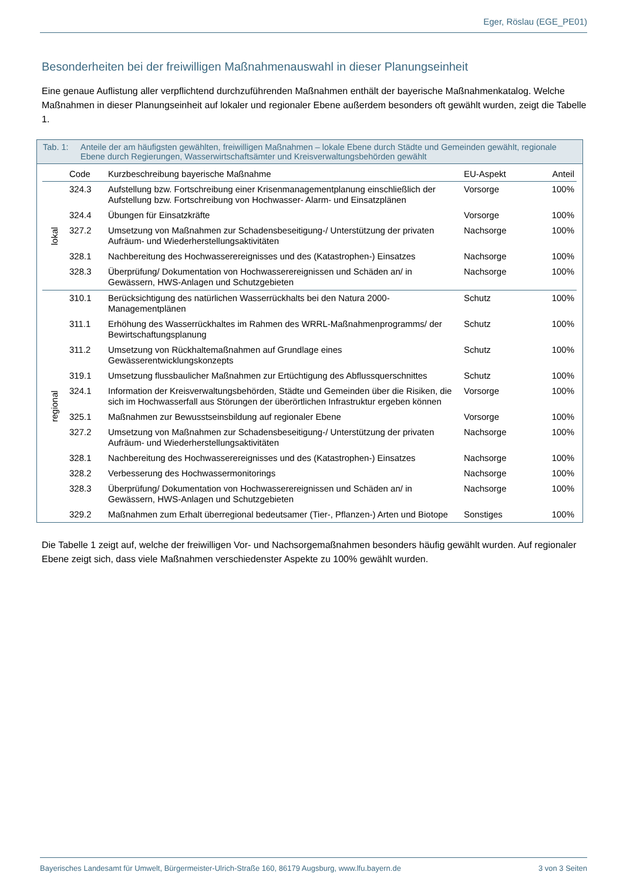Eger, Röslau (EGE_PE01)
Besonderheiten bei der freiwilligen Maßnahmenauswahl in dieser Planungseinheit
Eine genaue Auflistung aller verpflichtend durchzuführenden Maßnahmen enthält der bayerische Maßnahmenkatalog. Welche Maßnahmen in dieser Planungseinheit auf lokaler und regionaler Ebene außerdem besonders oft gewählt wurden, zeigt die Tabelle 1.
Tab. 1: Anteile der am häufigsten gewählten, freiwilligen Maßnahmen – lokale Ebene durch Städte und Gemeinden gewählt, regionale Ebene durch Regierungen, Wasserwirtschaftsämter und Kreisverwaltungsbehörden gewählt
| | Code | Kurzbeschreibung bayerische Maßnahme | EU-Aspekt | Anteil |
| --- | --- | --- | --- | --- |
| lokal | 324.3 | Aufstellung bzw. Fortschreibung einer Krisenmanagementplanung einschließlich der Aufstellung bzw. Fortschreibung von Hochwasser- Alarm- und Einsatzplänen | Vorsorge | 100% |
| | 324.4 | Übungen für Einsatzkräfte | Vorsorge | 100% |
| | 327.2 | Umsetzung von Maßnahmen zur Schadensbeseitigung-/ Unterstützung der privaten Aufräum- und Wiederherstellungsaktivitäten | Nachsorge | 100% |
| | 328.1 | Nachbereitung des Hochwasserereignisses und des (Katastrophen-) Einsatzes | Nachsorge | 100% |
| | 328.3 | Überprüfung/ Dokumentation von Hochwasserereignissen und Schäden an/ in Gewässern, HWS-Anlagen und Schutzgebieten | Nachsorge | 100% |
| regional | 310.1 | Berücksichtigung des natürlichen Wasserrückhalts bei den Natura 2000-Managementplänen | Schutz | 100% |
| | 311.1 | Erhöhung des Wasserrückhaltes im Rahmen des WRRL-Maßnahmenprogramms/ der Bewirtschaftungsplanung | Schutz | 100% |
| | 311.2 | Umsetzung von Rückhaltemaßnahmen auf Grundlage eines Gewässerentwicklungskonzepts | Schutz | 100% |
| | 319.1 | Umsetzung flussbaulicher Maßnahmen zur Ertüchtigung des Abflussquerschnittes | Schutz | 100% |
| | 324.1 | Information der Kreisverwaltungsbehörden, Städte und Gemeinden über die Risiken, die sich im Hochwasserfall aus Störungen der überörtlichen Infrastruktur ergeben können | Vorsorge | 100% |
| | 325.1 | Maßnahmen zur Bewusstseinsbildung auf regionaler Ebene | Vorsorge | 100% |
| | 327.2 | Umsetzung von Maßnahmen zur Schadensbeseitigung-/ Unterstützung der privaten Aufräum- und Wiederherstellungsaktivitäten | Nachsorge | 100% |
| | 328.1 | Nachbereitung des Hochwasserereignisses und des (Katastrophen-) Einsatzes | Nachsorge | 100% |
| | 328.2 | Verbesserung des Hochwassermonitorings | Nachsorge | 100% |
| | 328.3 | Überprüfung/ Dokumentation von Hochwasserereignissen und Schäden an/ in Gewässern, HWS-Anlagen und Schutzgebieten | Nachsorge | 100% |
| | 329.2 | Maßnahmen zum Erhalt überregional bedeutsamer (Tier-, Pflanzen-) Arten und Biotope | Sonstiges | 100% |
Die Tabelle 1 zeigt auf, welche der freiwilligen Vor- und Nachsorgemaßnahmen besonders häufig gewählt wurden. Auf regionaler Ebene zeigt sich, dass viele Maßnahmen verschiedenster Aspekte zu 100% gewählt wurden.
Bayerisches Landesamt für Umwelt, Bürgermeister-Ulrich-Straße 160, 86179 Augsburg, www.lfu.bayern.de 3 von 3 Seiten